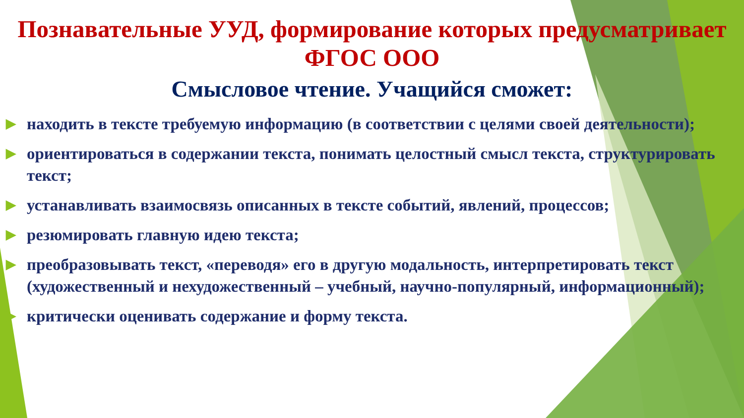Познавательные УУД, формирование которых предусматривает
ФГОС ООО
Смысловое чтение. Учащийся сможет:
▶ находить в тексте требуемую информацию (в соответствии с целями своей деятельности);
▶ ориентироваться в содержании текста, понимать целостный смысл текста, структурировать текст;
▶ устанавливать взаимосвязь описанных в тексте событий, явлений, процессов;
▶ резюмировать главную идею текста;
▶ преобразовывать текст, «переводя» его в другую модальность, интерпретировать текст (художественный и нехудожественный – учебный, научно-популярный, информационный);
▶ критически оценивать содержание и форму текста.